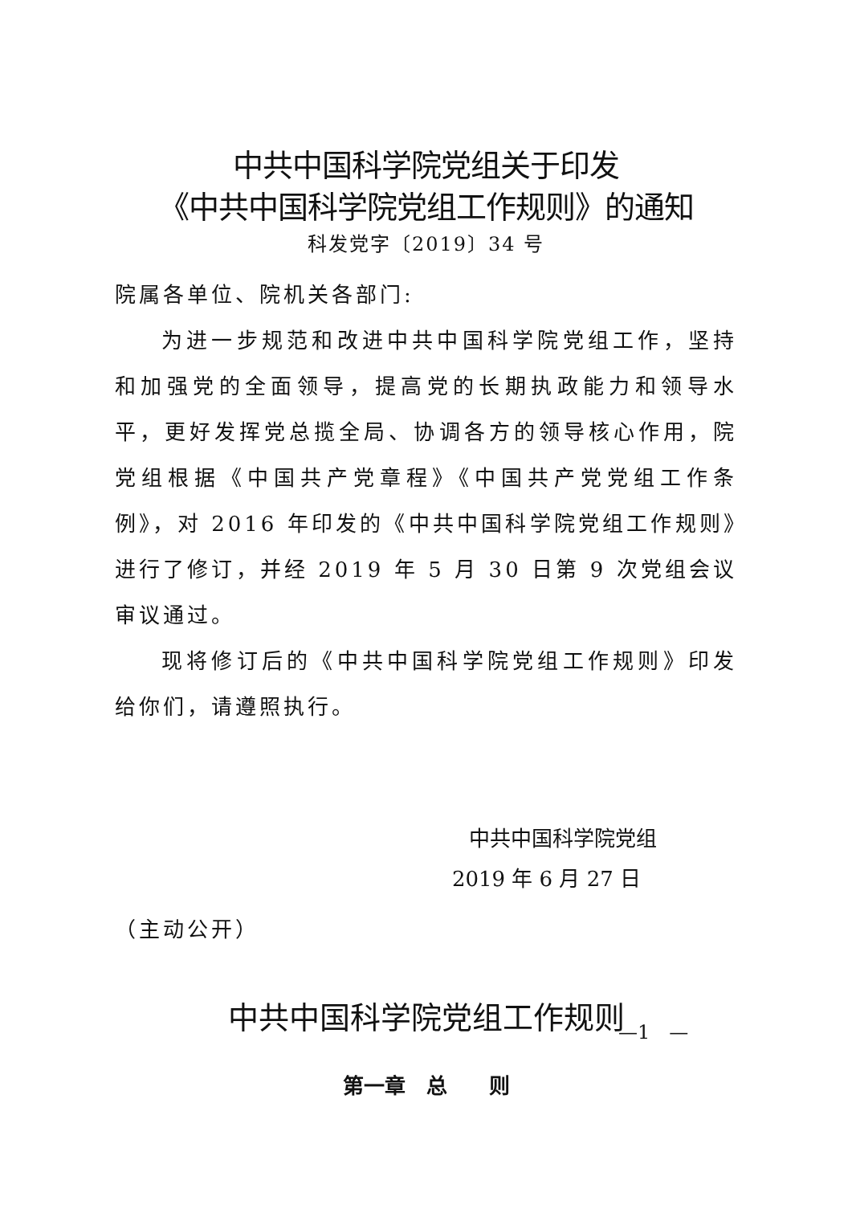中共中国科学院党组关于印发
《中共中国科学院党组工作规则》的通知
科发党字〔2019〕34 号
院属各单位、院机关各部门:
为进一步规范和改进中共中国科学院党组工作，坚持和加强党的全面领导，提高党的长期执政能力和领导水平，更好发挥党总揽全局、协调各方的领导核心作用，院党组根据《中国共产党章程》《中国共产党党组工作条例》，对 2016 年印发的《中共中国科学院党组工作规则》进行了修订，并经 2019 年 5 月 30 日第 9 次党组会议审议通过。
现将修订后的《中共中国科学院党组工作规则》印发给你们，请遵照执行。
中共中国科学院党组
2019 年 6 月 27 日
（主动公开）
中共中国科学院党组工作规则
第一章　总　　则
—1　—